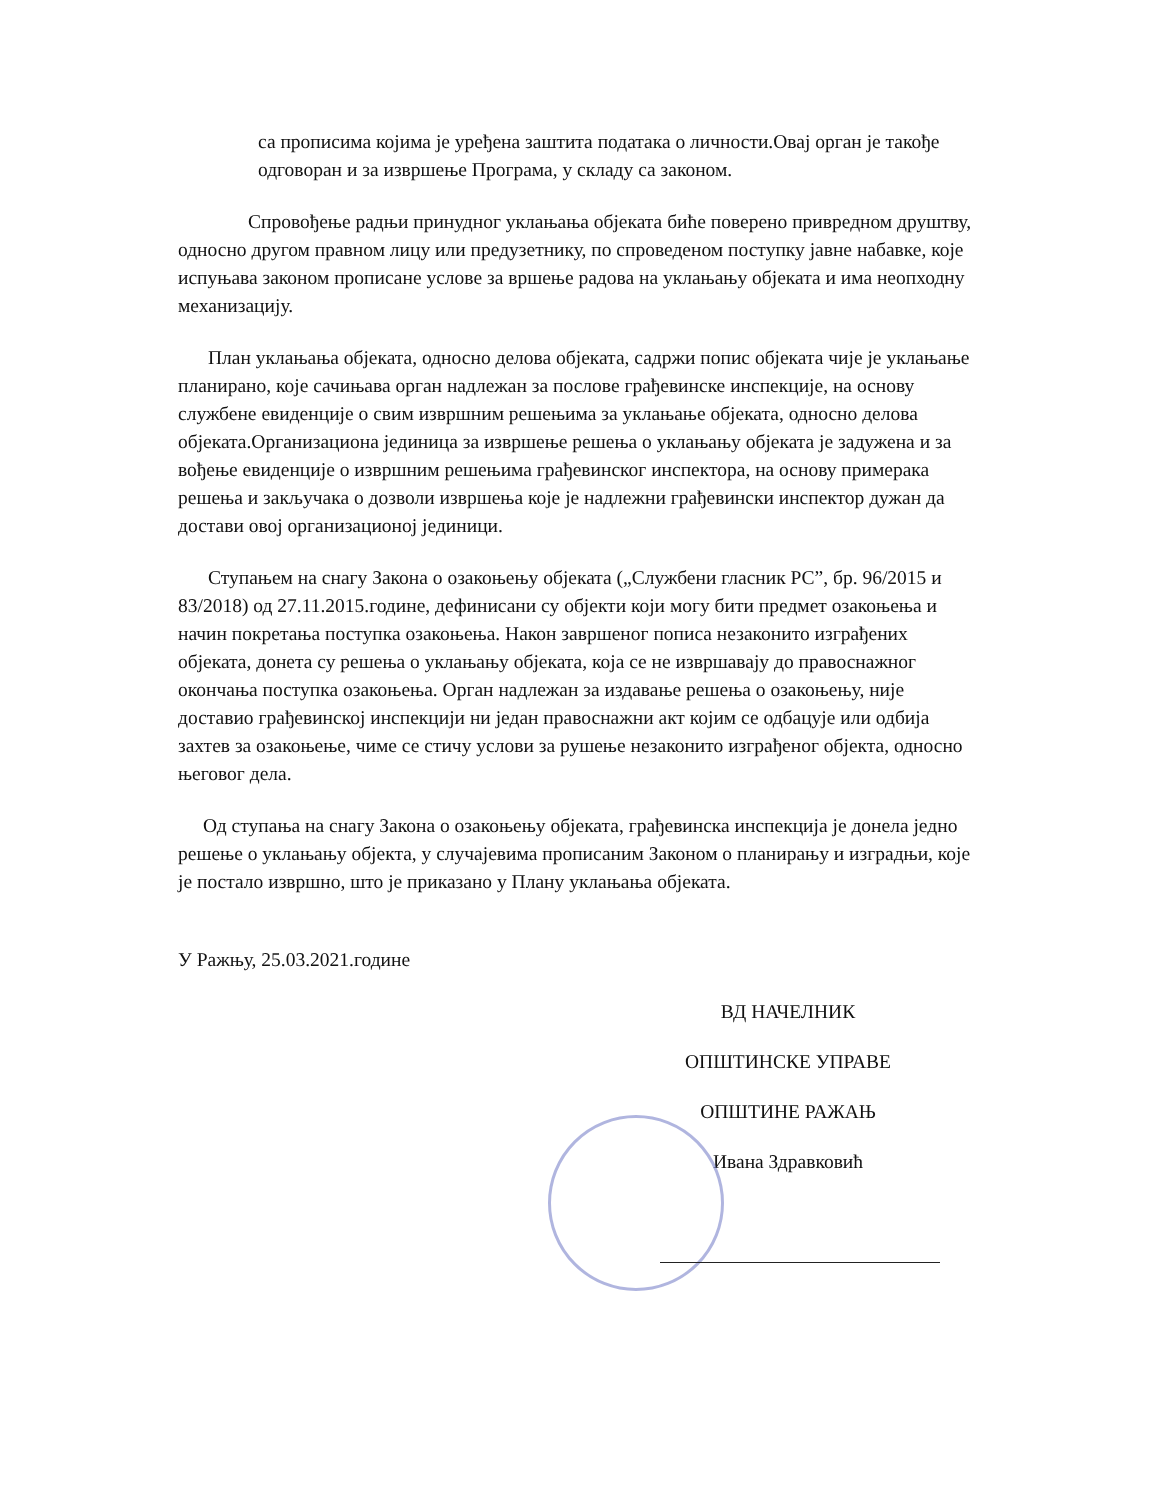са прописима којима је уређена заштита података о личности.Овај орган је такође одговоран и за извршење Програма, у складу са законом.
Спровођење радњи принудног уклањања објеката биће поверено привредном друштву, односно другом правном лицу или предузетнику, по спроведеном поступку јавне набавке, које испуњава законом прописане услове за вршење радова на уклањању објеката и има неопходну механизацију.
План уклањања објеката, односно делова објеката, садржи попис објеката чије је уклањање планирано, које сачињава орган надлежан за послове грађевинске инспекције, на основу службене евиденције о свим извршним решењима за уклањање објеката, односно делова објеката.Организациона јединица за извршење решења о уклањању објеката је задужена и за вођење евиденције о извршним решењима грађевинског инспектора, на основу примерака решења и закључака о дозволи извршења које је надлежни грађевински инспектор дужан да достави овој организационој јединици.
Ступањем на снагу Закона о озакоњењу објеката („Службени гласник РС”, бр. 96/2015 и 83/2018) од 27.11.2015.године, дефинисани су објекти који могу бити предмет озакоњења и начин покретања поступка озакоњења. Након завршеног пописа незаконито изграђених објеката, донета су решења о уклањању објеката, која се не извршавају до правоснажног окончања поступка озакоњења. Орган надлежан за издавање решења о озакоњењу, није доставио грађевинској инспекцији ни један правоснажни акт којим се одбацује или одбија захтев за озакоњење, чиме се стичу услови за рушење незаконито изграђеног објекта, односно његовог дела.
Од ступања на снагу Закона о озакоњењу објеката, грађевинска инспекција је донела једно решење о уклањању објекта, у случајевима прописаним Законом о планирању и изградњи, које је постало извршно, што је приказано у Плану уклањања објеката.
У Ражњу, 25.03.2021.године
ВД НАЧЕЛНИК
ОПШТИНСКЕ УПРАВЕ
ОПШТИНЕ РАЖАЊ
Ивана Здравковић